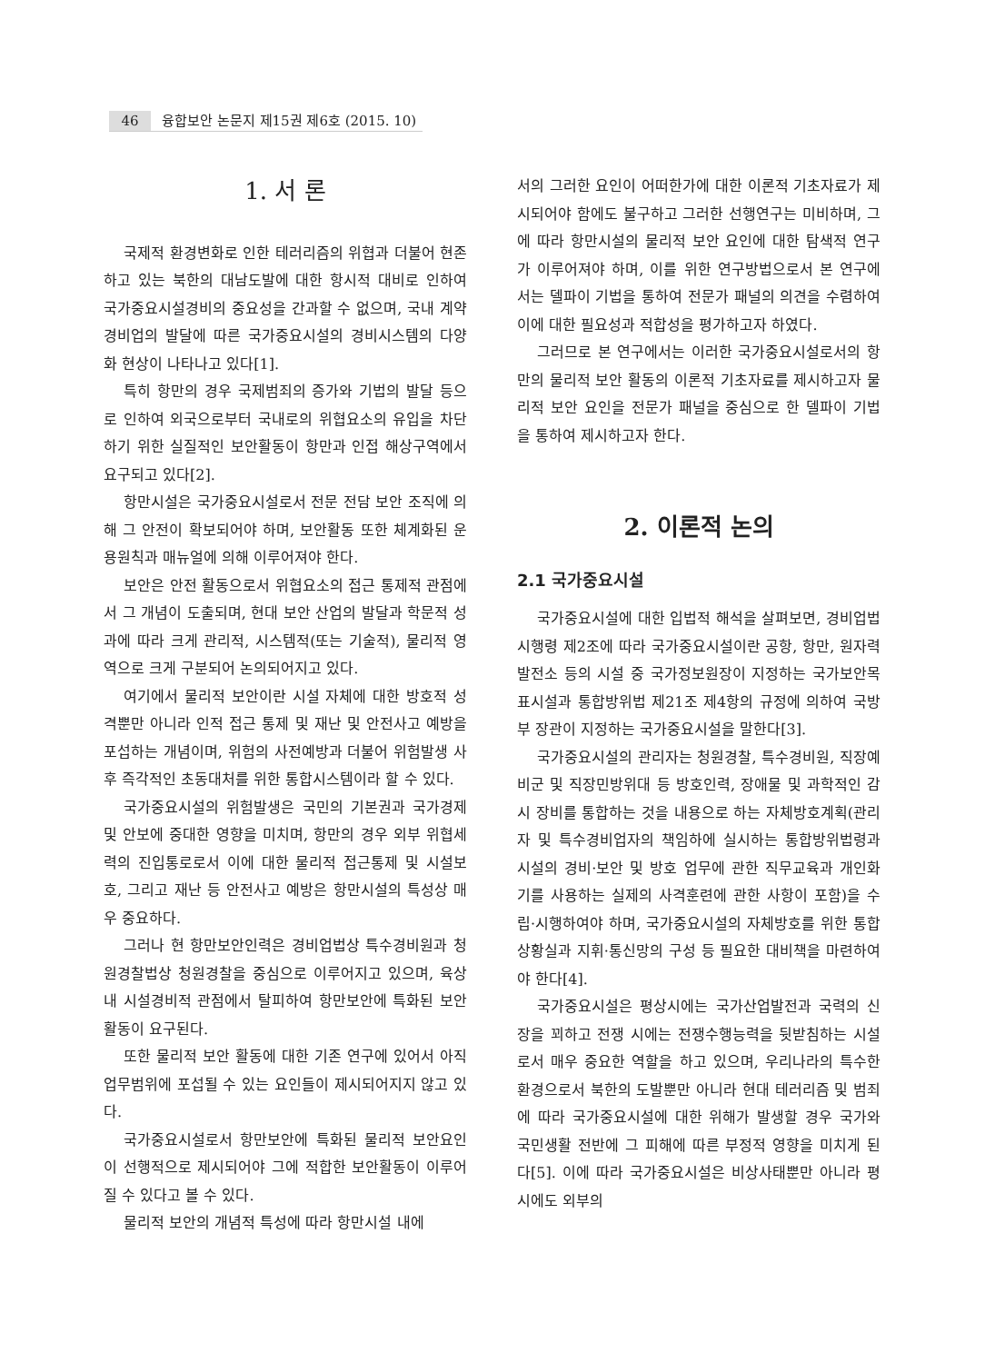46 융합보안 논문지 제15권 제6호 (2015. 10)
1. 서 론
국제적 환경변화로 인한 테러리즘의 위협과 더불어 현존하고 있는 북한의 대남도발에 대한 항시적 대비로 인하여 국가중요시설경비의 중요성을 간과할 수 없으며, 국내 계약경비업의 발달에 따른 국가중요시설의 경비시스템의 다양화 현상이 나타나고 있다[1].
특히 항만의 경우 국제범죄의 증가와 기법의 발달 등으로 인하여 외국으로부터 국내로의 위협요소의 유입을 차단하기 위한 실질적인 보안활동이 항만과 인접 해상구역에서 요구되고 있다[2].
항만시설은 국가중요시설로서 전문 전담 보안 조직에 의해 그 안전이 확보되어야 하며, 보안활동 또한 체계화된 운용원칙과 매뉴얼에 의해 이루어져야 한다.
보안은 안전 활동으로서 위협요소의 접근 통제적 관점에서 그 개념이 도출되며, 현대 보안 산업의 발달과 학문적 성과에 따라 크게 관리적, 시스템적(또는 기술적), 물리적 영역으로 크게 구분되어 논의되어지고 있다.
여기에서 물리적 보안이란 시설 자체에 대한 방호적 성격뿐만 아니라 인적 접근 통제 및 재난 및 안전사고 예방을 포섭하는 개념이며, 위험의 사전예방과 더불어 위험발생 사후 즉각적인 초동대처를 위한 통합시스템이라 할 수 있다.
국가중요시설의 위험발생은 국민의 기본권과 국가경제 및 안보에 중대한 영향을 미치며, 항만의 경우 외부 위협세력의 진입통로로서 이에 대한 물리적 접근통제 및 시설보호, 그리고 재난 등 안전사고 예방은 항만시설의 특성상 매우 중요하다.
그러나 현 항만보안인력은 경비업법상 특수경비원과 청원경찰법상 청원경찰을 중심으로 이루어지고 있으며, 육상 내 시설경비적 관점에서 탈피하여 항만보안에 특화된 보안활동이 요구된다.
또한 물리적 보안 활동에 대한 기존 연구에 있어서 아직 업무범위에 포섭될 수 있는 요인들이 제시되어지지 않고 있다.
국가중요시설로서 항만보안에 특화된 물리적 보안요인이 선행적으로 제시되어야 그에 적합한 보안활동이 이루어질 수 있다고 볼 수 있다.
물리적 보안의 개념적 특성에 따라 항만시설 내에
서의 그러한 요인이 어떠한가에 대한 이론적 기초자료가 제시되어야 함에도 불구하고 그러한 선행연구는 미비하며, 그에 따라 항만시설의 물리적 보안 요인에 대한 탐색적 연구가 이루어져야 하며, 이를 위한 연구방법으로서 본 연구에서는 델파이 기법을 통하여 전문가 패널의 의견을 수렴하여 이에 대한 필요성과 적합성을 평가하고자 하였다.
그러므로 본 연구에서는 이러한 국가중요시설로서의 항만의 물리적 보안 활동의 이론적 기초자료를 제시하고자 물리적 보안 요인을 전문가 패널을 중심으로 한 델파이 기법을 통하여 제시하고자 한다.
2. 이론적 논의
2.1 국가중요시설
국가중요시설에 대한 입법적 해석을 살펴보면, 경비업법 시행령 제2조에 따라 국가중요시설이란 공항, 항만, 원자력 발전소 등의 시설 중 국가정보원장이 지정하는 국가보안목표시설과 통합방위법 제21조 제4항의 규정에 의하여 국방부 장관이 지정하는 국가중요시설을 말한다[3].
국가중요시설의 관리자는 청원경찰, 특수경비원, 직장예비군 및 직장민방위대 등 방호인력, 장애물 및 과학적인 감시 장비를 통합하는 것을 내용으로 하는 자체방호계획(관리자 및 특수경비업자의 책임하에 실시하는 통합방위법령과 시설의 경비·보안 및 방호 업무에 관한 직무교육과 개인화기를 사용하는 실제의 사격훈련에 관한 사항이 포함)을 수립·시행하여야 하며, 국가중요시설의 자체방호를 위한 통합상황실과 지휘·통신망의 구성 등 필요한 대비책을 마련하여야 한다[4].
국가중요시설은 평상시에는 국가산업발전과 국력의 신장을 꾀하고 전쟁 시에는 전쟁수행능력을 뒷받침하는 시설로서 매우 중요한 역할을 하고 있으며, 우리나라의 특수한 환경으로서 북한의 도발뿐만 아니라 현대 테러리즘 및 범죄에 따라 국가중요시설에 대한 위해가 발생할 경우 국가와 국민생활 전반에 그 피해에 따른 부정적 영향을 미치게 된다[5]. 이에 따라 국가중요시설은 비상사태뿐만 아니라 평시에도 외부의